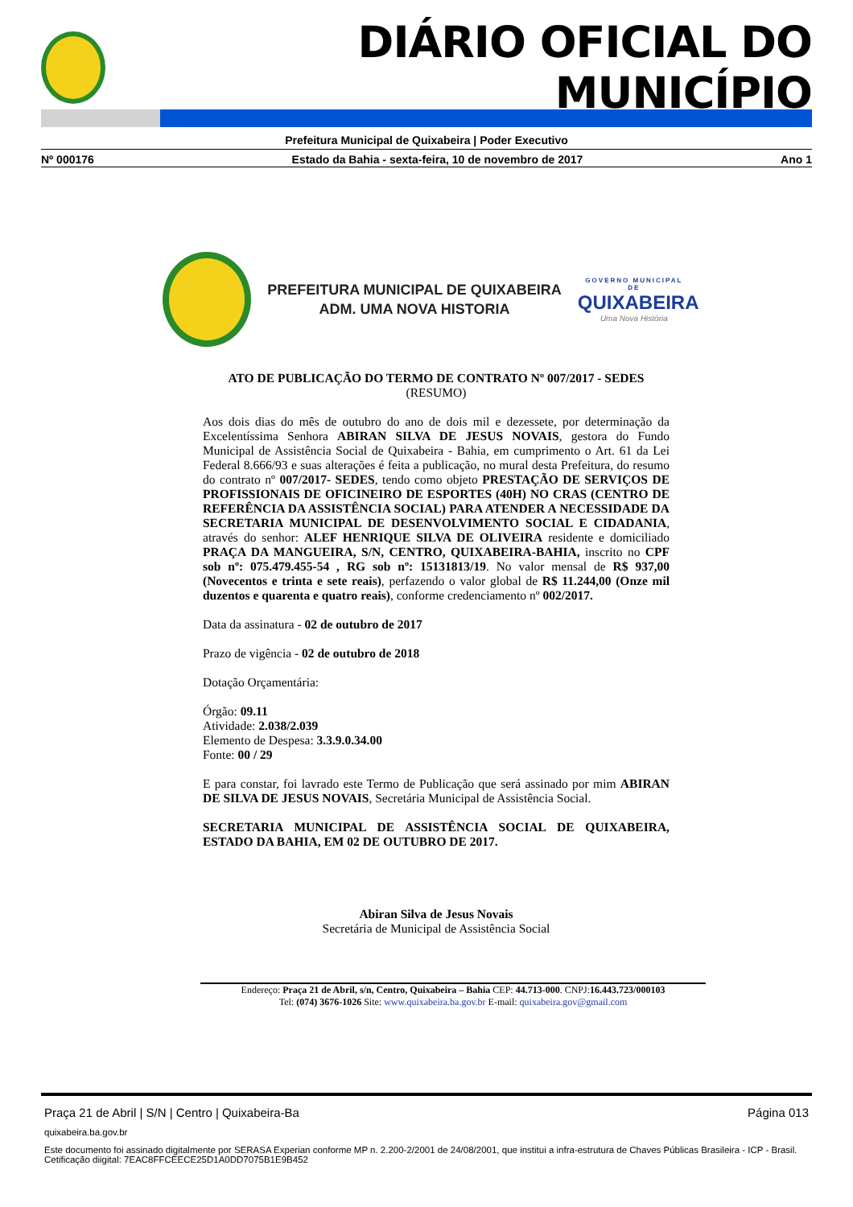DIÁRIO OFICIAL DO MUNICÍPIO
Prefeitura Municipal de Quixabeira | Poder Executivo
Nº 000176 Estado da Bahia - sexta-feira, 10 de novembro de 2017 Ano 1
PREFEITURA MUNICIPAL DE QUIXABEIRA
ADM. UMA NOVA HISTORIA
GOVERNO MUNICIPAL DE
QUIXABEIRA
Uma Nova História
ATO DE PUBLICAÇÃO DO TERMO DE CONTRATO Nº 007/2017 - SEDES
(RESUMO)
Aos dois dias do mês de outubro do ano de dois mil e dezessete, por determinação da Excelentíssima Senhora ABIRAN SILVA DE JESUS NOVAIS, gestora do Fundo Municipal de Assistência Social de Quixabeira - Bahia, em cumprimento o Art. 61 da Lei Federal 8.666/93 e suas alterações é feita a publicação, no mural desta Prefeitura, do resumo do contrato nº 007/2017- SEDES, tendo como objeto PRESTAÇÃO DE SERVIÇOS DE PROFISSIONAIS DE OFICINEIRO DE ESPORTES (40H) NO CRAS (CENTRO DE REFERÊNCIA DA ASSISTÊNCIA SOCIAL) PARA ATENDER A NECESSIDADE DA SECRETARIA MUNICIPAL DE DESENVOLVIMENTO SOCIAL E CIDADANIA, através do senhor: ALEF HENRIQUE SILVA DE OLIVEIRA residente e domiciliado PRAÇA DA MANGUEIRA, S/N, CENTRO, QUIXABEIRA-BAHIA, inscrito no CPF sob nº: 075.479.455-54 , RG sob nº: 15131813/19. No valor mensal de R$ 937,00 (Novecentos e trinta e sete reais), perfazendo o valor global de R$ 11.244,00 (Onze mil duzentos e quarenta e quatro reais), conforme credenciamento nº 002/2017.
Data da assinatura - 02 de outubro de 2017
Prazo de vigência - 02 de outubro de 2018
Dotação Orçamentária:
Órgão: 09.11
Atividade: 2.038/2.039
Elemento de Despesa: 3.3.9.0.34.00
Fonte: 00 / 29
E para constar, foi lavrado este Termo de Publicação que será assinado por mim ABIRAN DE SILVA DE JESUS NOVAIS, Secretária Municipal de Assistência Social.
SECRETARIA MUNICIPAL DE ASSISTÊNCIA SOCIAL DE QUIXABEIRA, ESTADO DA BAHIA, EM 02 DE OUTUBRO DE 2017.
Abiran Silva de Jesus Novais
Secretária de Municipal de Assistência Social
Endereço: Praça 21 de Abril, s/n, Centro, Quixabeira – Bahia CEP: 44.713-000. CNPJ:16.443.723/000103
Tel: (074) 3676-1026 Site: www.quixabeira.ba.gov.br E-mail: quixabeira.gov@gmail.com
Praça 21 de Abril | S/N | Centro | Quixabeira-Ba Página 013
quixabeira.ba.gov.br
Este documento foi assinado digitalmente por SERASA Experian conforme MP n. 2.200-2/2001 de 24/08/2001, que institui a infra-estrutura de Chaves Públicas Brasileira - ICP - Brasil. Cetificação diigital: 7EAC8FFCEECE25D1A0DD7075B1E9B452